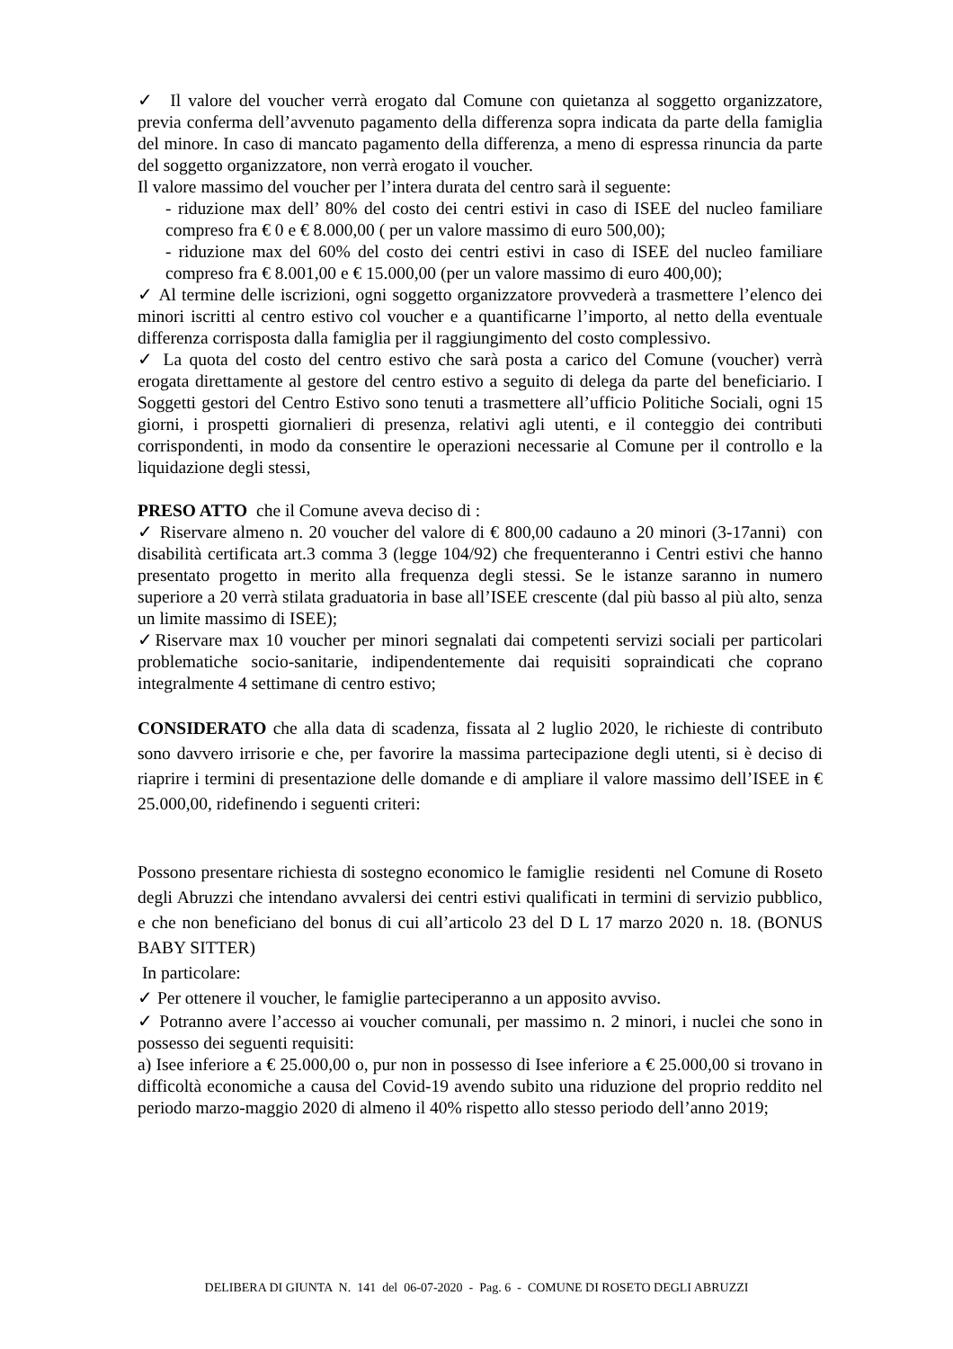✓ Il valore del voucher verrà erogato dal Comune con quietanza al soggetto organizzatore, previa conferma dell’avvenuto pagamento della differenza sopra indicata da parte della famiglia del minore. In caso di mancato pagamento della differenza, a meno di espressa rinuncia da parte del soggetto organizzatore, non verrà erogato il voucher.
Il valore massimo del voucher per l’intera durata del centro sarà il seguente:
- riduzione max dell’ 80% del costo dei centri estivi in caso di ISEE del nucleo familiare compreso fra € 0 e € 8.000,00 ( per un valore massimo di euro 500,00);
- riduzione max del 60% del costo dei centri estivi in caso di ISEE del nucleo familiare compreso fra € 8.001,00 e € 15.000,00 (per un valore massimo di euro 400,00);
✓ Al termine delle iscrizioni, ogni soggetto organizzatore provvederà a trasmettere l’elenco dei minori iscritti al centro estivo col voucher e a quantificarne l’importo, al netto della eventuale differenza corrisposta dalla famiglia per il raggiungimento del costo complessivo.
✓ La quota del costo del centro estivo che sarà posta a carico del Comune (voucher) verrà erogata direttamente al gestore del centro estivo a seguito di delega da parte del beneficiario. I Soggetti gestori del Centro Estivo sono tenuti a trasmettere all’ufficio Politiche Sociali, ogni 15 giorni, i prospetti giornalieri di presenza, relativi agli utenti, e il conteggio dei contributi corrispondenti, in modo da consentire le operazioni necessarie al Comune per il controllo e la liquidazione degli stessi,
PRESO ATTO che il Comune aveva deciso di :
✓ Riservare almeno n. 20 voucher del valore di € 800,00 cadauno a 20 minori (3-17anni) con disabilità certificata art.3 comma 3 (legge 104/92) che frequenteranno i Centri estivi che hanno presentato progetto in merito alla frequenza degli stessi. Se le istanze saranno in numero superiore a 20 verrà stilata graduatoria in base all’ISEE crescente (dal più basso al più alto, senza un limite massimo di ISEE);
✓Riservare max 10 voucher per minori segnalati dai competenti servizi sociali per particolari problematiche socio-sanitarie, indipendentemente dai requisiti sopraindicati che coprano integralmente 4 settimane di centro estivo;
CONSIDERATO che alla data di scadenza, fissata al 2 luglio 2020, le richieste di contributo sono davvero irrisorie e che, per favorire la massima partecipazione degli utenti, si è deciso di riaprire i termini di presentazione delle domande e di ampliare il valore massimo dell’ISEE in € 25.000,00, ridefinendo i seguenti criteri:
Possono presentare richiesta di sostegno economico le famiglie residenti nel Comune di Roseto degli Abruzzi che intendano avvalersi dei centri estivi qualificati in termini di servizio pubblico, e che non beneficiano del bonus di cui all’articolo 23 del D L 17 marzo 2020 n. 18. (BONUS BABY SITTER)
In particolare:
✓ Per ottenere il voucher, le famiglie parteciperanno a un apposito avviso.
✓ Potranno avere l’accesso ai voucher comunali, per massimo n. 2 minori, i nuclei che sono in possesso dei seguenti requisiti:
a) Isee inferiore a € 25.000,00 o, pur non in possesso di Isee inferiore a € 25.000,00 si trovano in difficoltà economiche a causa del Covid-19 avendo subito una riduzione del proprio reddito nel periodo marzo-maggio 2020 di almeno il 40% rispetto allo stesso periodo dell’anno 2019;
DELIBERA DI GIUNTA N. 141 del 06-07-2020 - Pag. 6 - COMUNE DI ROSETO DEGLI ABRUZZI